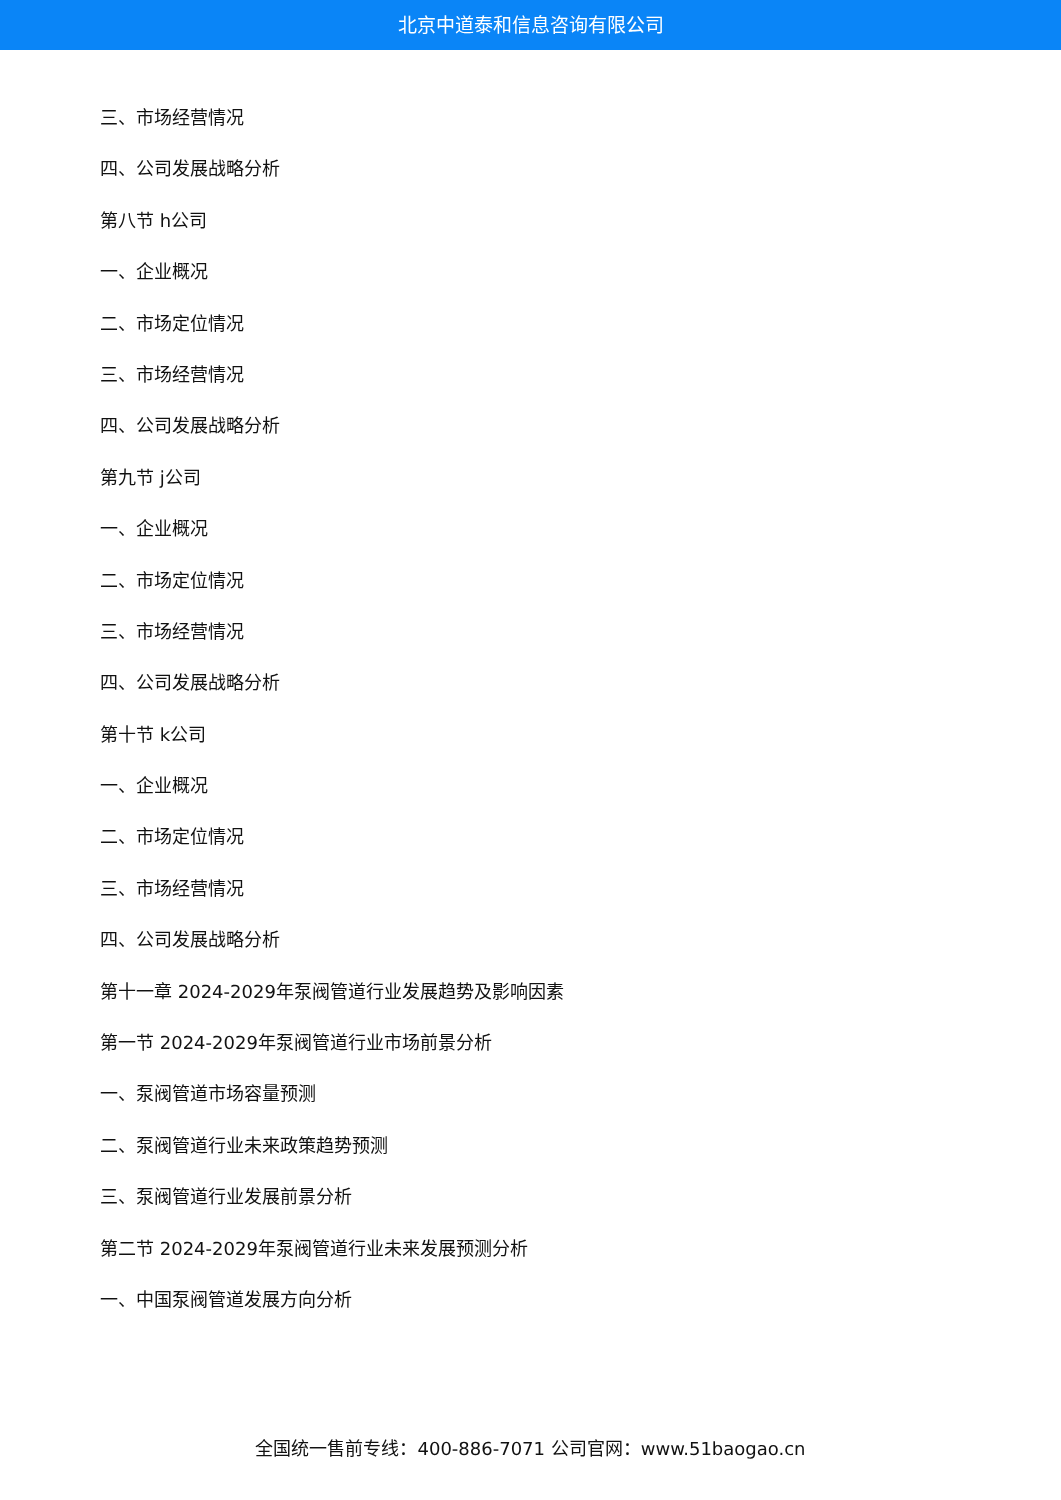北京中道泰和信息咨询有限公司
三、市场经营情况
四、公司发展战略分析
第八节 h公司
一、企业概况
二、市场定位情况
三、市场经营情况
四、公司发展战略分析
第九节 j公司
一、企业概况
二、市场定位情况
三、市场经营情况
四、公司发展战略分析
第十节 k公司
一、企业概况
二、市场定位情况
三、市场经营情况
四、公司发展战略分析
第十一章 2024-2029年泵阀管道行业发展趋势及影响因素
第一节 2024-2029年泵阀管道行业市场前景分析
一、泵阀管道市场容量预测
二、泵阀管道行业未来政策趋势预测
三、泵阀管道行业发展前景分析
第二节 2024-2029年泵阀管道行业未来发展预测分析
一、中国泵阀管道发展方向分析
全国统一售前专线：400-886-7071 公司官网：www.51baogao.cn